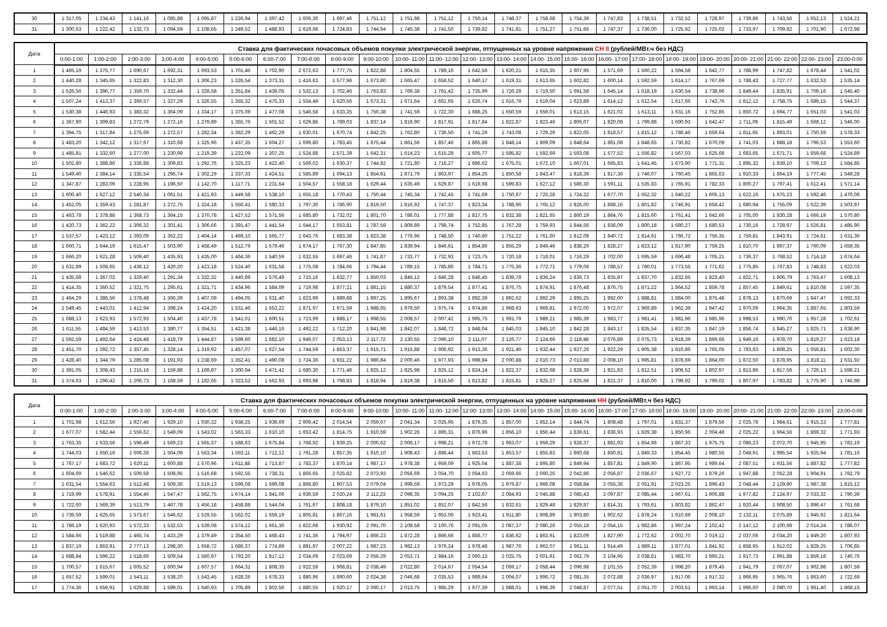| 30 | 1 317,05 | 1 234,43 | 1 141,16 | 1 085,88 | 1 095,87 | 1 226,94 | 1 397,42 | 1 606,30 | 1 697,46 | 1 751,12 | 1 751,98 | 1 751,12 | 1 750,14 | 1 748,37 | 1 758,68 | 1 754,39 | 1 747,83 | 1 738,51 | 1 732,52 | 1 728,97 | 1 739,86 | 1 743,56 | 1 652,13 | 1 524,21 |
| 31 | 1 300,63 | 1 222,42 | 1 132,73 | 1 094,59 | 1 108,65 | 1 249,52 | 1 488,93 | 1 619,98 | 1 724,83 | 1 744,94 | 1 745,38 | 1 741,50 | 1 739,82 | 1 741,81 | 1 751,27 | 1 751,66 | 1 747,37 | 1 736,00 | 1 725,92 | 1 725,02 | 1 733,97 | 1 709,82 | 1 701,90 | 1 672,98 |
| Дата | Ставка для фактических почасовых объемов покупки электрической энергии, отпущенных на уровне напряжения СН II (рублей/МВт.ч без НДС) | | | | | | | | | | | | | | | | | | | | | | | |
| --- | --- | --- | --- | --- | --- | --- | --- | --- | --- | --- | --- | --- | --- | --- | --- | --- | --- | --- | --- | --- | --- | --- | --- | --- |
| | 0:00-1:00 | 1:00-2:00 | 2:00-3:00 | 3:00-4:00 | 4:00-5:00 | 5:00-6:00 | 6:00-7:00 | 7:00-8:00 | 8:00-9:00 | 9:00-10:00 | 10:00- 11:00 | 11:00- 12:00 | 12:00- 13:00 | 13:00- 14:00 | 14:00- 15:00 | 15:00- 16:00 | 16:00- 17:00 | 17:00- 18:00 | 18:00- 19:00 | 19:00- 20:00 | 20:00- 21:00 | 21:00- 22:00 | 22:00- 23:00 | 23:00-0:00 |
| 1 | 1 465,19 | 1 375,77 | 1 690,67 | 1 692,31 | 1 693,53 | 1 701,46 | 1 702,90 | 2 672,63 | 1 777,75 | 1 822,88 | 1 804,55 | 1 789,16 | 1 642,56 | 1 620,21 | 1 615,35 | 1 607,95 | 1 571,69 | 1 560,22 | 1 594,58 | 1 642,77 | 1 788,99 | 1 747,82 | 1 678,44 | 1 541,02 |
| 2 | 1 440,28 | 1 345,65 | 1 322,83 | 1 312,30 | 1 306,23 | 1 326,54 | 1 373,31 | 1 416,63 | 1 577,96 | 1 673,80 | 1 665,47 | 1 658,52 | 1 640,17 | 1 619,31 | 1 613,65 | 1 602,82 | 1 600,14 | 1 592,59 | 1 614,17 | 1 767,69 | 1 788,43 | 1 727,77 | 1 632,53 | 1 535,14 |
| 3 | 1 526,56 | 1 396,77 | 1 359,70 | 1 332,44 | 1 328,58 | 1 351,84 | 1 439,05 | 1 532,13 | 1 702,46 | 1 763,83 | 1 769,38 | 1 761,42 | 1 735,99 | 1 726,28 | 1 719,50 | 1 691,58 | 1 645,14 | 1 618,19 | 1 630,54 | 1 738,96 | 1 849,44 | 1 835,91 | 1 709,16 | 1 545,40 |
| 4 | 1 507,24 | 1 413,37 | 1 369,57 | 1 327,29 | 1 326,55 | 1 355,32 | 1 475,33 | 1 554,49 | 1 620,56 | 1 673,31 | 1 671,64 | 1 661,65 | 1 626,74 | 1 616,78 | 1 619,04 | 1 623,89 | 1 614,12 | 1 612,54 | 1 617,66 | 1 743,76 | 1 812,12 | 1 758,75 | 1 689,15 | 1 544,37 |
| 5 | 1 530,38 | 1 446,93 | 1 383,32 | 1 364,09 | 1 334,17 | 1 375,09 | 1 477,08 | 1 546,58 | 1 633,35 | 1 750,38 | 1 741,59 | 1 722,30 | 1 688,25 | 1 650,59 | 1 659,01 | 1 613,15 | 1 621,02 | 1 613,11 | 1 631,16 | 1 752,85 | 1 850,72 | 1 694,77 | 1 651,03 | 1 541,03 |
| 6 | 1 367,90 | 1 309,83 | 1 272,79 | 1 272,16 | 1 279,89 | 1 355,76 | 1 501,52 | 1 629,86 | 1 789,03 | 1 837,14 | 1 819,90 | 1 817,91 | 1 817,84 | 1 822,87 | 1 823,46 | 1 806,07 | 1 820,08 | 1 799,88 | 1 690,93 | 1 642,47 | 1 711,09 | 1 815,49 | 1 668,12 | 1 546,00 |
| 7 | 1 394,75 | 1 317,84 | 1 275,69 | 1 272,57 | 1 282,34 | 1 362,29 | 1 462,29 | 1 630,01 | 1 670,74 | 1 842,25 | 1 762,80 | 1 736,50 | 1 741,26 | 1 743,08 | 1 729,29 | 1 822,05 | 1 818,57 | 1 815,12 | 1 786,46 | 1 659,64 | 1 811,65 | 1 893,01 | 1 750,59 | 1 578,33 |
| 8 | 1 483,20 | 1 342,12 | 1 317,67 | 1 310,68 | 1 325,96 | 1 437,35 | 1 604,27 | 1 699,80 | 1 783,45 | 1 875,44 | 1 861,56 | 1 857,46 | 1 865,88 | 1 848,14 | 1 809,09 | 1 848,64 | 1 861,08 | 1 848,65 | 1 730,82 | 1 670,09 | 1 741,03 | 1 888,18 | 1 796,53 | 1 553,60 |
| 9 | 1 485,81 | 1 332,60 | 1 277,00 | 1 230,99 | 1 219,39 | 1 222,09 | 1 307,25 | 1 524,88 | 1 571,39 | 1 642,31 | 1 614,23 | 1 615,28 | 1 605,77 | 1 595,82 | 1 592,69 | 1 593,08 | 1 577,52 | 1 556,82 | 1 567,03 | 1 625,68 | 1 683,65 | 1 671,71 | 1 659,68 | 1 524,89 |
| 10 | 1 502,80 | 1 388,86 | 1 336,88 | 1 309,83 | 1 292,76 | 1 325,23 | 1 422,40 | 1 569,02 | 1 630,37 | 1 744,82 | 1 721,80 | 1 716,27 | 1 686,62 | 1 675,01 | 1 672,10 | 1 667,01 | 1 665,83 | 1 641,45 | 1 673,90 | 1 771,31 | 1 895,32 | 1 839,10 | 1 709,13 | 1 584,85 |
| 11 | 1 549,40 | 1 384,14 | 1 335,54 | 1 295,74 | 1 302,29 | 1 337,33 | 1 424,51 | 1 585,89 | 1 694,13 | 1 854,91 | 1 871,79 | 1 863,97 | 1 854,26 | 1 850,58 | 1 843,47 | 1 818,39 | 1 817,36 | 1 746,07 | 1 760,45 | 1 865,63 | 1 910,33 | 1 864,19 | 1 777,45 | 1 549,28 |
| 12 | 1 347,87 | 1 283,09 | 1 228,95 | 1 196,50 | 1 142,70 | 1 117,71 | 1 231,64 | 1 504,57 | 1 558,18 | 1 629,44 | 1 635,49 | 1 629,87 | 1 619,98 | 1 599,83 | 1 627,12 | 1 586,30 | 1 591,11 | 1 535,83 | 1 765,91 | 1 782,33 | 1 800,27 | 1 797,41 | 1 612,41 | 1 571,14 |
| 13 | 1 600,40 | 1 627,12 | 2 540,34 | 1 061,51 | 1 421,93 | 1 449,58 | 1 538,10 | 1 655,18 | 1 770,43 | 1 750,44 | 1 745,34 | 1 742,45 | 1 741,69 | 1 750,97 | 1 725,28 | 1 724,32 | 1 677,70 | 1 652,32 | 1 640,22 | 1 605,13 | 1 622,16 | 1 675,23 | 1 592,46 | 1 470,06 |
| 14 | 1 452,05 | 1 359,43 | 1 281,87 | 1 272,75 | 1 324,18 | 1 556,41 | 1 580,33 | 1 797,30 | 1 786,90 | 1 819,50 | 1 816,92 | 1 747,37 | 1 823,34 | 1 788,96 | 1 765,12 | 1 826,00 | 1 868,16 | 1 801,82 | 1 746,91 | 1 658,42 | 1 680,94 | 1 755,09 | 1 622,39 | 1 503,97 |
| 15 | 1 463,78 | 1 378,88 | 1 368,73 | 1 364,15 | 1 370,78 | 1 427,52 | 1 571,56 | 1 685,80 | 1 732,02 | 1 801,70 | 1 786,01 | 1 777,88 | 1 817,75 | 1 832,38 | 1 821,65 | 1 860,19 | 1 864,76 | 1 815,60 | 1 761,41 | 1 642,66 | 1 705,00 | 1 830,28 | 1 666,19 | 1 570,80 |
| 16 | 1 420,73 | 1 362,22 | 1 306,32 | 1 301,41 | 1 306,66 | 1 391,47 | 1 441,54 | 1 644,17 | 1 653,81 | 1 787,59 | 1 809,89 | 1 798,74 | 1 752,85 | 1 767,28 | 1 759,93 | 1 844,56 | 1 836,09 | 1 800,18 | 1 680,27 | 1 680,53 | 1 730,16 | 1 728,97 | 1 626,81 | 1 485,90 |
| 17 | 1 537,57 | 1 423,12 | 1 393,09 | 1 362,22 | 1 404,14 | 1 469,10 | 1 565,77 | 1 643,76 | 1 683,38 | 1 823,38 | 1 776,96 | 1 748,50 | 1 740,60 | 1 751,22 | 1 761,60 | 1 812,08 | 1 840,72 | 1 814,91 | 1 766,72 | 1 756,35 | 1 759,81 | 1 843,91 | 1 724,61 | 1 631,36 |
| 18 | 1 660,71 | 1 644,19 | 1 615,47 | 1 503,90 | 1 458,49 | 1 512,79 | 1 579,46 | 1 674,17 | 1 767,30 | 1 847,85 | 1 839,94 | 1 846,61 | 1 854,86 | 1 855,29 | 1 849,46 | 1 838,29 | 1 828,27 | 1 823,12 | 1 817,90 | 1 759,25 | 1 810,70 | 1 897,37 | 1 760,09 | 1 659,35 |
| 19 | 1 666,20 | 1 621,28 | 1 509,40 | 1 435,93 | 1 435,00 | 1 464,36 | 1 540,59 | 1 632,55 | 1 697,46 | 1 741,87 | 1 733,77 | 1 732,93 | 1 723,75 | 1 720,18 | 1 718,01 | 1 716,29 | 1 702,00 | 1 695,59 | 1 696,48 | 1 705,21 | 1 736,37 | 1 768,52 | 1 714,18 | 1 674,64 |
| 20 | 1 631,89 | 1 508,65 | 1 436,12 | 1 420,20 | 1 423,18 | 1 524,40 | 1 631,58 | 1 775,08 | 1 784,66 | 1 794,44 | 1 789,15 | 1 785,86 | 1 784,71 | 1 775,36 | 1 772,71 | 1 779,06 | 1 788,57 | 1 780,01 | 1 773,55 | 1 771,62 | 1 775,85 | 1 767,83 | 1 748,83 | 1 622,03 |
| 21 | 1 435,68 | 1 367,02 | 1 329,40 | 1 291,34 | 1 332,32 | 1 440,89 | 1 576,49 | 1 715,16 | 1 832,77 | 1 850,03 | 1 846,12 | 1 846,28 | 1 846,45 | 1 839,78 | 1 836,24 | 1 836,73 | 1 835,87 | 1 837,70 | 1 832,65 | 1 823,40 | 1 822,71 | 1 806,79 | 1 763,47 | 1 608,13 |
| 22 | 1 414,35 | 1 360,52 | 1 321,75 | 1 295,61 | 1 321,71 | 1 434,96 | 1 584,09 | 1 719,98 | 1 877,21 | 1 881,15 | 1 880,37 | 1 879,54 | 1 877,41 | 1 876,75 | 1 874,91 | 1 876,48 | 1 876,75 | 1 871,22 | 1 864,52 | 1 859,78 | 1 857,45 | 1 849,61 | 1 810,08 | 1 597,35 |
| 23 | 1 464,29 | 1 386,56 | 1 378,48 | 1 366,39 | 1 407,08 | 1 494,05 | 1 631,40 | 1 823,99 | 1 889,88 | 1 897,25 | 1 895,67 | 1 893,38 | 1 892,39 | 1 892,62 | 1 892,29 | 1 895,25 | 1 892,60 | 1 888,81 | 1 884,00 | 1 875,48 | 1 878,13 | 1 870,69 | 1 847,47 | 1 692,33 |
| 24 | 1 549,45 | 1 443,01 | 1 412,94 | 1 398,24 | 1 424,20 | 1 531,46 | 1 653,22 | 1 871,97 | 1 971,59 | 1 988,65 | 1 979,50 | 1 975,74 | 1 974,86 | 1 968,63 | 1 969,81 | 1 972,00 | 1 972,07 | 1 969,89 | 1 962,39 | 1 947,42 | 1 970,09 | 1 964,35 | 1 887,65 | 1 803,59 |
| 25 | 1 688,13 | 1 623,93 | 1 572,93 | 1 504,40 | 1 437,78 | 1 541,01 | 1 600,51 | 1 723,99 | 1 888,17 | 1 998,55 | 2 008,57 | 2 007,42 | 1 995,75 | 1 991,79 | 1 989,21 | 1 985,39 | 1 983,77 | 1 981,41 | 1 981,96 | 1 985,96 | 1 998,53 | 1 990,70 | 1 957,28 | 1 702,61 |
| 26 | 1 611,55 | 1 484,59 | 1 413,53 | 1 380,77 | 1 354,51 | 1 421,38 | 1 446,16 | 1 492,22 | 1 712,20 | 1 841,98 | 1 842,07 | 1 848,72 | 1 848,04 | 1 845,03 | 1 845,10 | 1 842,28 | 1 843,17 | 1 835,54 | 1 837,35 | 1 847,19 | 1 856,74 | 1 845,27 | 1 825,71 | 1 638,90 |
| 27 | 1 592,59 | 1 492,64 | 1 424,48 | 1 418,79 | 1 444,87 | 1 599,60 | 1 682,10 | 1 949,07 | 2 053,13 | 2 117,72 | 2 130,55 | 2 096,10 | 2 111,07 | 2 126,77 | 2 124,66 | 2 118,48 | 2 076,89 | 2 075,73 | 1 918,39 | 1 899,66 | 1 949,16 | 1 978,70 | 1 819,27 | 1 623,18 |
| 28 | 1 451,70 | 1 392,72 | 1 357,45 | 1 328,14 | 1 319,92 | 1 457,07 | 1 627,54 | 1 744,59 | 1 853,37 | 1 915,71 | 1 915,88 | 1 906,92 | 1 913,36 | 1 921,46 | 1 932,44 | 1 927,26 | 1 922,29 | 1 905,38 | 1 810,86 | 1 765,05 | 1 783,83 | 1 808,25 | 1 656,81 | 1 602,30 |
| 29 | 1 428,40 | 1 344,79 | 1 285,08 | 1 191,93 | 1 238,69 | 1 352,41 | 1 490,08 | 1 724,36 | 1 931,22 | 1 980,84 | 2 000,46 | 1 977,93 | 1 998,84 | 2 000,88 | 2 010,73 | 2 013,88 | 2 008,10 | 1 995,81 | 1 878,69 | 1 864,00 | 1 872,50 | 1 878,95 | 1 818,11 | 1 631,92 |
| 30 | 1 391,05 | 1 308,43 | 1 215,16 | 1 159,88 | 1 169,87 | 1 300,94 | 1 471,42 | 1 680,30 | 1 771,46 | 1 825,12 | 1 825,98 | 1 825,12 | 1 824,14 | 1 822,37 | 1 832,68 | 1 828,39 | 1 821,83 | 1 812,51 | 1 806,52 | 1 802,97 | 1 813,86 | 1 817,56 | 1 726,13 | 1 598,21 |
| 31 | 1 374,63 | 1 296,42 | 1 206,73 | 1 168,59 | 1 182,65 | 1 323,52 | 1 562,93 | 1 693,98 | 1 798,83 | 1 818,94 | 1 819,38 | 1 815,50 | 1 813,82 | 1 815,81 | 1 825,27 | 1 825,66 | 1 821,37 | 1 810,00 | 1 799,92 | 1 799,02 | 1 807,97 | 1 783,82 | 1 775,90 | 1 746,98 |
| Дата | Ставка для фактических почасовых объемов покупки электрической энергии, отпущенных на уровне напряжения НН (рублей/МВт.ч без НДС) | | | | | | | | | | | | | | | | | | | | | | | |
| --- | --- | --- | --- | --- | --- | --- | --- | --- | --- | --- | --- | --- | --- | --- | --- | --- | --- | --- | --- | --- | --- | --- | --- | --- |
| | 0:00-1:00 | 1:00-2:00 | 2:00-3:00 | 3:00-4:00 | 4:00-5:00 | 5:00-6:00 | 6:00-7:00 | 7:00-8:00 | 8:00-9:00 | 9:00-10:00 | 10:00- 11:00 | 11:00- 12:00 | 12:00- 13:00 | 13:00- 14:00 | 14:00- 15:00 | 15:00- 16:00 | 16:00- 17:00 | 17:00- 18:00 | 18:00- 19:00 | 19:00- 20:00 | 20:00- 21:00 | 21:00- 22:00 | 22:00- 23:00 | 23:00-0:00 |
| 1 | 1 701,98 | 1 612,56 | 1 927,46 | 1 929,10 | 1 930,32 | 1 938,25 | 1 939,69 | 2 909,42 | 2 014,54 | 2 059,67 | 2 041,34 | 2 025,95 | 1 879,35 | 1 857,00 | 1 852,14 | 1 844,74 | 1 808,48 | 1 797,01 | 1 831,37 | 1 879,56 | 2 025,78 | 1 984,61 | 1 915,23 | 1 777,81 |
| 2 | 1 677,07 | 1 582,44 | 1 559,62 | 1 549,09 | 1 543,02 | 1 563,33 | 1 610,10 | 1 653,42 | 1 814,75 | 1 910,59 | 1 902,26 | 1 895,31 | 1 876,96 | 1 856,10 | 1 850,44 | 1 839,61 | 1 836,93 | 1 829,38 | 1 850,96 | 2 004,48 | 2 025,22 | 1 964,56 | 1 869,32 | 1 771,93 |
| 3 | 1 763,35 | 1 633,56 | 1 596,49 | 1 569,23 | 1 565,37 | 1 588,63 | 1 675,84 | 1 768,92 | 1 939,25 | 2 000,62 | 2 006,17 | 1 998,21 | 1 972,78 | 1 963,07 | 1 956,29 | 1 928,37 | 1 881,93 | 1 854,98 | 1 867,33 | 1 975,75 | 2 086,23 | 2 072,70 | 1 945,95 | 1 782,19 |
| 4 | 1 744,03 | 1 650,16 | 1 606,36 | 1 564,08 | 1 563,34 | 1 592,11 | 1 712,12 | 1 791,28 | 1 857,35 | 1 910,10 | 1 908,43 | 1 898,44 | 1 863,53 | 1 853,57 | 1 855,83 | 1 860,68 | 1 850,91 | 1 849,33 | 1 854,45 | 1 980,55 | 2 048,91 | 1 995,54 | 1 925,94 | 1 781,16 |
| 5 | 1 767,17 | 1 683,72 | 1 620,11 | 1 600,88 | 1 570,96 | 1 611,88 | 1 713,87 | 1 783,37 | 1 870,14 | 1 987,17 | 1 978,38 | 1 959,09 | 1 925,04 | 1 887,38 | 1 895,80 | 1 849,94 | 1 857,81 | 1 849,90 | 1 867,95 | 1 989,64 | 2 087,51 | 1 931,56 | 1 887,82 | 1 777,82 |
| 6 | 1 604,69 | 1 546,62 | 1 509,58 | 1 508,95 | 1 516,68 | 1 592,55 | 1 738,31 | 1 866,65 | 2 025,82 | 2 073,93 | 2 056,69 | 2 054,70 | 2 054,63 | 2 059,66 | 2 060,25 | 2 042,86 | 2 056,87 | 2 036,67 | 1 927,72 | 1 879,26 | 1 947,88 | 2 052,28 | 1 904,91 | 1 782,79 |
| 7 | 1 631,54 | 1 554,63 | 1 512,48 | 1 509,36 | 1 519,13 | 1 599,08 | 1 699,08 | 1 866,80 | 1 907,53 | 2 079,04 | 1 999,59 | 1 973,29 | 1 978,05 | 1 979,87 | 1 966,08 | 2 058,84 | 2 055,36 | 2 051,91 | 2 023,25 | 1 896,43 | 2 048,44 | 2 129,80 | 1 987,38 | 1 815,12 |
| 8 | 1 719,99 | 1 578,91 | 1 554,46 | 1 547,47 | 1 562,75 | 1 674,14 | 1 841,06 | 1 936,59 | 2 020,24 | 2 112,23 | 2 098,35 | 2 094,25 | 2 102,67 | 2 084,93 | 2 045,88 | 2 085,43 | 2 097,87 | 2 085,44 | 1 967,61 | 1 906,88 | 1 977,82 | 2 124,97 | 2 033,32 | 1 790,39 |
| 9 | 1 722,60 | 1 569,39 | 1 513,79 | 1 467,78 | 1 456,18 | 1 458,88 | 1 544,04 | 1 761,67 | 1 808,18 | 1 879,10 | 1 851,02 | 1 852,07 | 1 842,56 | 1 832,61 | 1 829,48 | 1 829,87 | 1 814,31 | 1 793,61 | 1 803,82 | 1 862,47 | 1 920,44 | 1 908,50 | 1 896,47 | 1 761,68 |
| 10 | 1 739,59 | 1 625,65 | 1 573,67 | 1 546,62 | 1 529,55 | 1 562,02 | 1 659,19 | 1 805,81 | 1 867,16 | 1 981,61 | 1 958,59 | 1 953,06 | 1 923,41 | 1 911,80 | 1 908,89 | 1 903,80 | 1 902,62 | 1 878,24 | 1 910,69 | 2 008,10 | 2 132,11 | 2 075,89 | 1 945,92 | 1 821,64 |
| 11 | 1 786,19 | 1 620,93 | 1 572,33 | 1 532,53 | 1 539,08 | 1 574,12 | 1 661,30 | 1 822,68 | 1 930,92 | 2 091,70 | 2 108,58 | 2 100,76 | 2 091,05 | 2 087,37 | 2 080,26 | 2 055,18 | 2 054,15 | 1 982,86 | 1 997,24 | 2 102,42 | 2 147,12 | 2 100,98 | 2 014,24 | 1 786,07 |
| 12 | 1 584,66 | 1 519,88 | 1 465,74 | 1 433,29 | 1 379,49 | 1 354,50 | 1 468,43 | 1 741,36 | 1 794,97 | 1 866,23 | 1 872,28 | 1 866,66 | 1 856,77 | 1 836,62 | 1 863,91 | 1 823,09 | 1 827,90 | 1 772,62 | 2 002,70 | 2 019,12 | 2 037,06 | 2 034,20 | 1 849,20 | 1 807,93 |
| 13 | 1 837,19 | 1 863,91 | 2 777,13 | 1 298,30 | 1 658,72 | 1 686,37 | 1 774,89 | 1 891,97 | 2 007,22 | 1 987,23 | 1 982,13 | 1 979,24 | 1 978,48 | 1 987,76 | 1 962,07 | 1 961,11 | 1 914,49 | 1 889,11 | 1 877,01 | 1 841,92 | 1 858,95 | 1 912,02 | 1 829,25 | 1 706,85 |
| 14 | 1 688,84 | 1 596,22 | 1 518,66 | 1 509,54 | 1 560,97 | 1 793,20 | 1 817,12 | 2 034,09 | 2 023,69 | 2 056,29 | 2 053,71 | 1 984,16 | 2 060,13 | 2 025,75 | 2 001,91 | 2 062,79 | 2 104,95 | 2 038,61 | 1 983,70 | 1 895,21 | 1 917,73 | 1 991,88 | 1 859,18 | 1 740,76 |
| 15 | 1 700,57 | 1 615,67 | 1 605,52 | 1 600,94 | 1 607,57 | 1 664,31 | 1 808,35 | 1 922,59 | 1 968,81 | 2 038,49 | 2 022,80 | 2 014,67 | 2 054,54 | 2 069,17 | 2 058,44 | 2 096,98 | 2 101,55 | 2 052,39 | 1 998,20 | 1 879,45 | 1 941,79 | 2 067,07 | 1 902,98 | 1 807,59 |
| 16 | 1 657,52 | 1 599,01 | 1 543,11 | 1 538,20 | 1 543,45 | 1 628,26 | 1 678,33 | 1 880,96 | 1 890,60 | 2 024,38 | 2 046,68 | 2 035,53 | 1 989,64 | 2 004,07 | 1 996,72 | 2 081,35 | 2 072,88 | 2 036,97 | 1 917,06 | 1 917,32 | 1 966,95 | 1 965,76 | 1 863,60 | 1 722,69 |
| 17 | 1 774,36 | 1 659,91 | 1 629,88 | 1 599,01 | 1 640,93 | 1 705,89 | 1 802,56 | 1 880,55 | 1 920,17 | 2 060,17 | 2 013,75 | 1 985,29 | 1 977,39 | 1 988,01 | 1 998,39 | 2 048,87 | 2 077,51 | 2 051,70 | 2 003,51 | 1 993,14 | 1 996,60 | 2 080,70 | 1 961,40 | 1 868,15 |